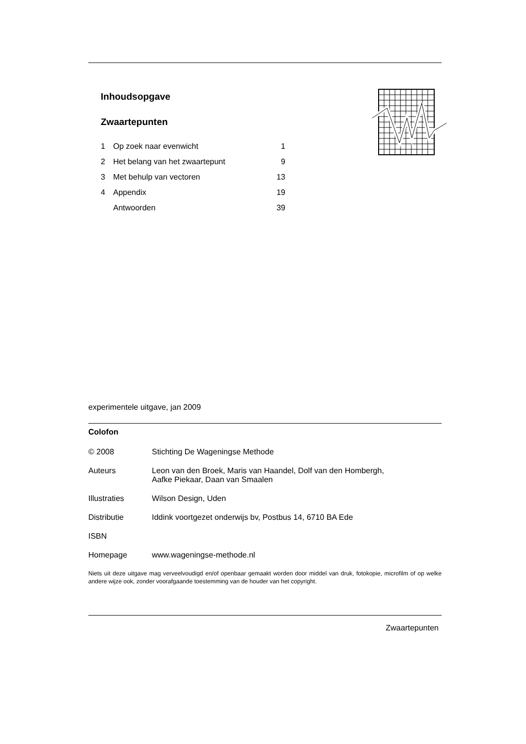Inhoudsopgave
Zwaartepunten
| 1 | Op zoek naar evenwicht | 1 |
| 2 | Het belang van het zwaartepunt | 9 |
| 3 | Met behulp van vectoren | 13 |
| 4 | Appendix | 19 |
| | Antwoorden | 39 |
experimentele uitgave, jan 2009
Colofon
| © 2008 | Stichting De Wageningse Methode |
| Auteurs | Leon van den Broek, Maris van Haandel, Dolf van den Hombergh, Aafke Piekaar, Daan van Smaalen |
| Illustraties | Wilson Design, Uden |
| Distributie | Iddink voortgezet onderwijs bv, Postbus 14, 6710 BA Ede |
| ISBN | |
| Homepage | www.wageningse-methode.nl |
Niets uit deze uitgave mag verveelvoudigd en/of openbaar gemaakt worden door middel van druk, fotokopie, microfilm of op welke andere wijze ook, zonder voorafgaande toestemming van de houder van het copyright.
Zwaartepunten